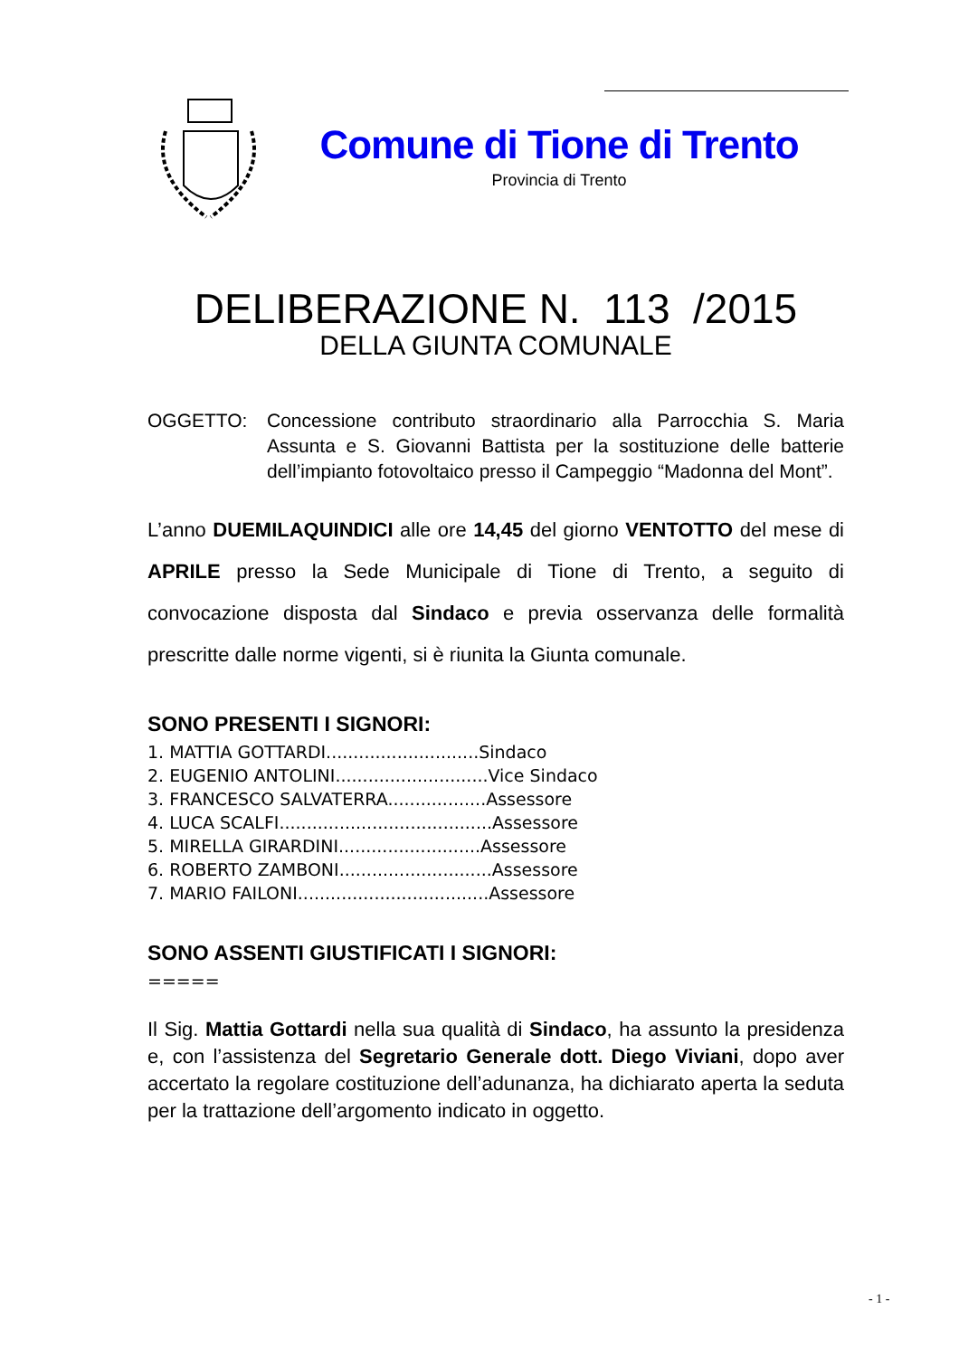Comune di Tione di Trento
Provincia di Trento
DELIBERAZIONE N. 113 /2015
DELLA GIUNTA COMUNALE
OGGETTO: Concessione contributo straordinario alla Parrocchia S. Maria Assunta e S. Giovanni Battista per la sostituzione delle batterie dell’impianto fotovoltaico presso il Campeggio “Madonna del Mont”.
L’anno DUEMILAQUINDICI alle ore 14,45 del giorno VENTOTTO del mese di APRILE presso la Sede Municipale di Tione di Trento, a seguito di convocazione disposta dal Sindaco e previa osservanza delle formalità prescritte dalle norme vigenti, si è riunita la Giunta comunale.
SONO PRESENTI I SIGNORI:
1. MATTIA GOTTARDI............................Sindaco
2. EUGENIO ANTOLINI............................Vice Sindaco
3. FRANCESCO SALVATERRA..................Assessore
4. LUCA SCALFI.......................................Assessore
5. MIRELLA GIRARDINI..........................Assessore
6. ROBERTO ZAMBONI............................Assessore
7. MARIO FAILONI...................................Assessore
SONO ASSENTI GIUSTIFICATI I SIGNORI:
=====
Il Sig. Mattia Gottardi nella sua qualità di Sindaco, ha assunto la presidenza e, con l’assistenza del Segretario Generale dott. Diego Viviani, dopo aver accertato la regolare costituzione dell’adunanza, ha dichiarato aperta la seduta per la trattazione dell’argomento indicato in oggetto.
- 1 -